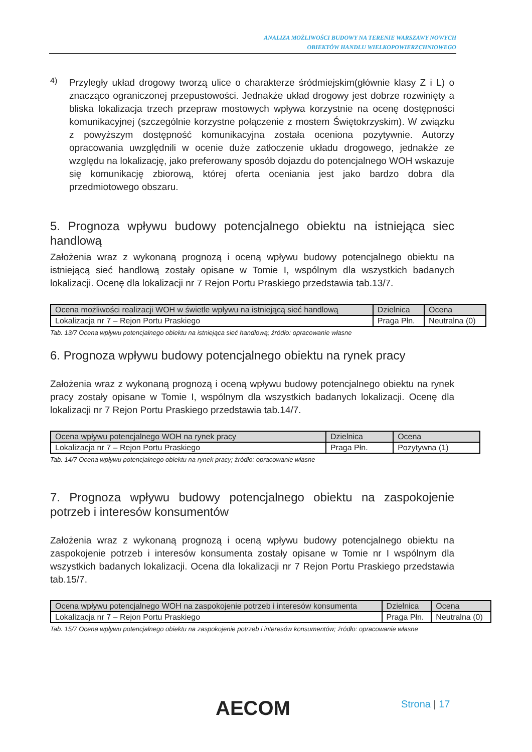ANALIZA MOŻLIWOŚCI BUDOWY NA TERENIE WARSZAWY NOWYCH
OBIEKTÓW HANDLU WIELKOPOWIERZCHNIOWEGO
4)
Przyległy układ drogowy tworzą ulice o charakterze śródmiejskim(głównie klasy Z i L) o znacząco ograniczonej przepustowości. Jednakże układ drogowy jest dobrze rozwinięty a bliska lokalizacja trzech przepraw mostowych wpływa korzystnie na ocenę dostępności komunikacyjnej (szczególnie korzystne połączenie z mostem Świętokrzyskim). W związku z powyższym dostępność komunikacyjna została oceniona pozytywnie. Autorzy opracowania uwzględnili w ocenie duże zatłoczenie układu drogowego, jednakże ze względu na lokalizację, jako preferowany sposób dojazdu do potencjalnego WOH wskazuje się komunikację zbiorową, której oferta oceniania jest jako bardzo dobra dla przedmiotowego obszaru.
5. Prognoza wpływu budowy potencjalnego obiektu na istniejąca siec handlową
Założenia wraz z wykonaną prognozą i oceną wpływu budowy potencjalnego obiektu na istniejącą sieć handlową zostały opisane w Tomie I, wspólnym dla wszystkich badanych lokalizacji. Ocenę dla lokalizacji nr 7 Rejon Portu Praskiego przedstawia tab.13/7.
| Ocena możliwości realizacji WOH w świetle wpływu na istniejącą sieć handlową | Dzielnica | Ocena |
| Lokalizacja nr 7 – Rejon Portu Praskiego | Praga Płn. | Neutralna (0) |
Tab. 13/7 Ocena wpływu potencjalnego obiektu na istniejąca sieć handlową; źródło: opracowanie własne
6. Prognoza wpływu budowy potencjalnego obiektu na rynek pracy
Założenia wraz z wykonaną prognozą i oceną wpływu budowy potencjalnego obiektu na rynek pracy zostały opisane w Tomie I, wspólnym dla wszystkich badanych lokalizacji. Ocenę dla lokalizacji nr 7 Rejon Portu Praskiego przedstawia tab.14/7.
| Ocena wpływu potencjalnego WOH na rynek pracy | Dzielnica | Ocena |
| Lokalizacja nr 7 – Rejon Portu Praskiego | Praga Płn. | Pozytywna (1) |
Tab. 14/7 Ocena wpływu potencjalnego obiektu na rynek pracy; źródło: opracowanie własne
7. Prognoza wpływu budowy potencjalnego obiektu na zaspokojenie potrzeb i interesów konsumentów
Założenia wraz z wykonaną prognozą i oceną wpływu budowy potencjalnego obiektu na zaspokojenie potrzeb i interesów konsumenta zostały opisane w Tomie nr I wspólnym dla wszystkich badanych lokalizacji. Ocena dla lokalizacji nr 7 Rejon Portu Praskiego przedstawia tab.15/7.
| Ocena wpływu potencjalnego WOH na zaspokojenie potrzeb i interesów konsumenta | Dzielnica | Ocena |
| Lokalizacja nr 7 – Rejon Portu Praskiego | Praga Płn. | Neutralna (0) |
Tab. 15/7 Ocena wpływu potencjalnego obiektu na zaspokojenie potrzeb i interesów konsumentów; źródło: opracowanie własne
AECOM Strona | 17